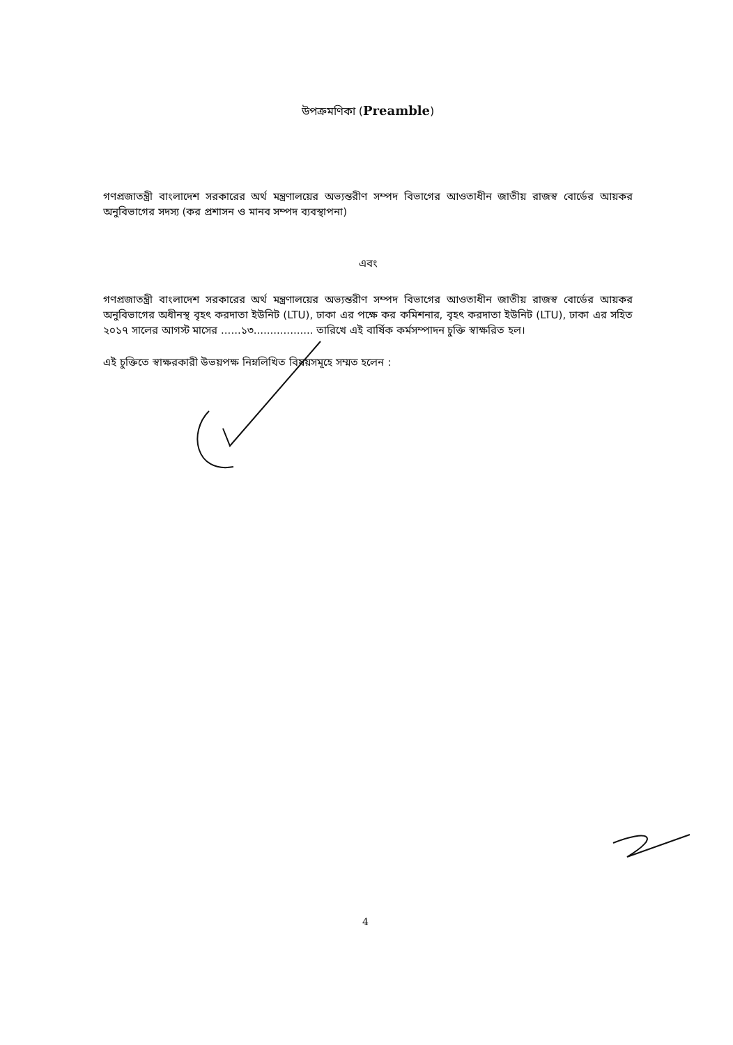উপক্রমণিকা (Preamble)
গণপ্রজাতন্ত্রী বাংলাদেশ সরকারের অর্থ মন্ত্রণালয়ের অভ্যন্তরীণ সম্পদ বিভাগের আওতাধীন জাতীয় রাজস্ব বোর্ডের আয়কর অনুবিভাগের সদস্য (কর প্রশাসন ও মানব সম্পদ ব্যবস্থাপনা)
এবং
গণপ্রজাতন্ত্রী বাংলাদেশ সরকারের অর্থ মন্ত্রণালয়ের অভ্যন্তরীণ সম্পদ বিভাগের আওতাধীন জাতীয় রাজস্ব বোর্ডের আয়কর অনুবিভাগের অধীনস্থ বৃহৎ করদাতা ইউনিট (LTU), ঢাকা এর পক্ষে কর কমিশনার, বৃহৎ করদাতা ইউনিট (LTU), ঢাকা এর সহিত ২০১৭ সালের আগস্ট মাসের ......১৩.................. তারিখে এই বার্ষিক কর্মসম্পাদন চুক্তি স্বাক্ষরিত হল।
এই চুক্তিতে স্বাক্ষরকারী উভয়পক্ষ নিম্নলিখিত বিষয়সমূহে সম্মত হলেন :
4